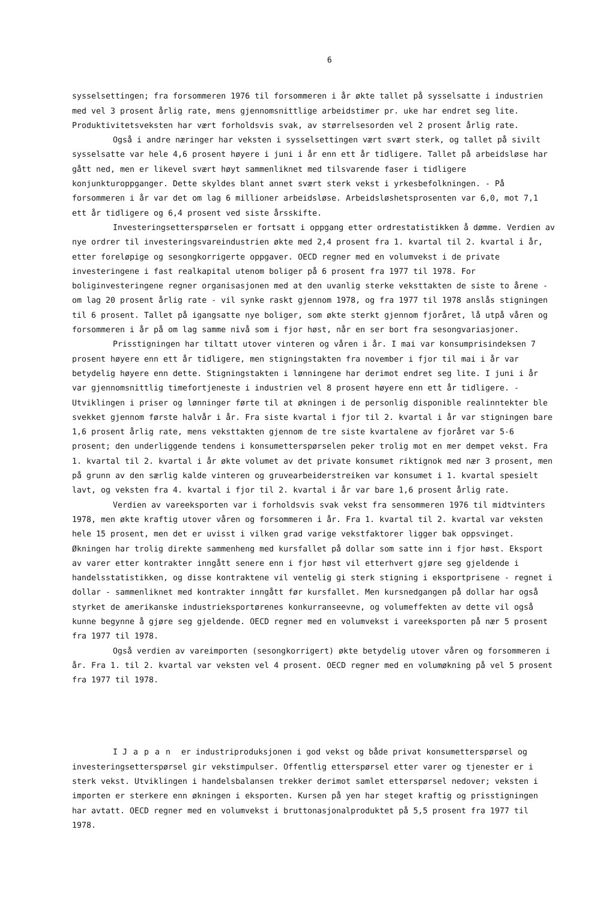6
sysselsettingen; fra forsommeren 1976 til forsommeren i år økte tallet på sysselsatte i industrien med vel 3 prosent årlig rate, mens gjennomsnittlige arbeidstimer pr. uke har endret seg lite. Produktivitetsveksten har vært forholdsvis svak, av størrelsesorden vel 2 prosent årlig rate.
Også i andre næringer har veksten i sysselsettingen vært svært sterk, og tallet på sivilt sysselsatte var hele 4,6 prosent høyere i juni i år enn ett år tidligere. Tallet på arbeidsløse har gått ned, men er likevel svært høyt sammenliknet med tilsvarende faser i tidligere konjunkturoppganger. Dette skyldes blant annet svært sterk vekst i yrkesbefolkningen. - På forsommeren i år var det om lag 6 millioner arbeidsløse. Arbeidsløshetsprosenten var 6,0, mot 7,1 ett år tidligere og 6,4 prosent ved siste årsskifte.
Investeringsetterspørselen er fortsatt i oppgang etter ordrestatistikken å dømme. Verdien av nye ordrer til investeringsvareindustrien økte med 2,4 prosent fra 1. kvartal til 2. kvartal i år, etter foreløpige og sesongkorrigerte oppgaver. OECD regner med en volumvekst i de private investeringene i fast realkapital utenom boliger på 6 prosent fra 1977 til 1978. For boliginvesteringene regner organisasjonen med at den uvanlig sterke veksttakten de siste to årene - om lag 20 prosent årlig rate - vil synke raskt gjennom 1978, og fra 1977 til 1978 anslås stigningen til 6 prosent. Tallet på igangsatte nye boliger, som økte sterkt gjennom fjoråret, lå utpå våren og forsommeren i år på om lag samme nivå som i fjor høst, når en ser bort fra sesongvariasjoner.
Prisstigningen har tiltatt utover vinteren og våren i år. I mai var konsumprisindeksen 7 prosent høyere enn ett år tidligere, men stigningstakten fra november i fjor til mai i år var betydelig høyere enn dette. Stigningstakten i lønningene har derimot endret seg lite. I juni i år var gjennomsnittlig timefortjeneste i industrien vel 8 prosent høyere enn ett år tidligere. - Utviklingen i priser og lønninger førte til at økningen i de personlig disponible realinntekter ble svekket gjennom første halvår i år. Fra siste kvartal i fjor til 2. kvartal i år var stigningen bare 1,6 prosent årlig rate, mens veksttakten gjennom de tre siste kvartalene av fjoråret var 5-6 prosent; den underliggende tendens i konsumetterspørselen peker trolig mot en mer dempet vekst. Fra 1. kvartal til 2. kvartal i år økte volumet av det private konsumet riktignok med nær 3 prosent, men på grunn av den særlig kalde vinteren og gruvearbeiderstreiken var konsumet i 1. kvartal spesielt lavt, og veksten fra 4. kvartal i fjor til 2. kvartal i år var bare 1,6 prosent årlig rate.
Verdien av vareeksporten var i forholdsvis svak vekst fra sensommeren 1976 til midtvinters 1978, men økte kraftig utover våren og forsommeren i år. Fra 1. kvartal til 2. kvartal var veksten hele 15 prosent, men det er uvisst i vilken grad varige vekstfaktorer ligger bak oppsvinget. Økningen har trolig direkte sammenheng med kursfallet på dollar som satte inn i fjor høst. Eksport av varer etter kontrakter inngått senere enn i fjor høst vil etterhvert gjøre seg gjeldende i handelsstatistikken, og disse kontraktene vil ventelig gi sterk stigning i eksportprisene - regnet i dollar - sammenliknet med kontrakter inngått før kursfallet. Men kursnedgangen på dollar har også styrket de amerikanske industrieksportørenes konkurranseevne, og volumeffekten av dette vil også kunne begynne å gjøre seg gjeldende. OECD regner med en volumvekst i vareeksporten på nær 5 prosent fra 1977 til 1978.
Også verdien av vareimporten (sesongkorrigert) økte betydelig utover våren og forsommeren i år. Fra 1. til 2. kvartal var veksten vel 4 prosent. OECD regner med en volumøkning på vel 5 prosent fra 1977 til 1978.
I Japan er industriproduksjonen i god vekst og både privat konsumetterspørsel og investeringsetterspørsel gir vekstimpulser. Offentlig etterspørsel etter varer og tjenester er i sterk vekst. Utviklingen i handelsbalansen trekker derimot samlet etterspørsel nedover; veksten i importen er sterkere enn økningen i eksporten. Kursen på yen har steget kraftig og prisstigningen har avtatt. OECD regner med en volumvekst i bruttonasjonalproduktet på 5,5 prosent fra 1977 til 1978.